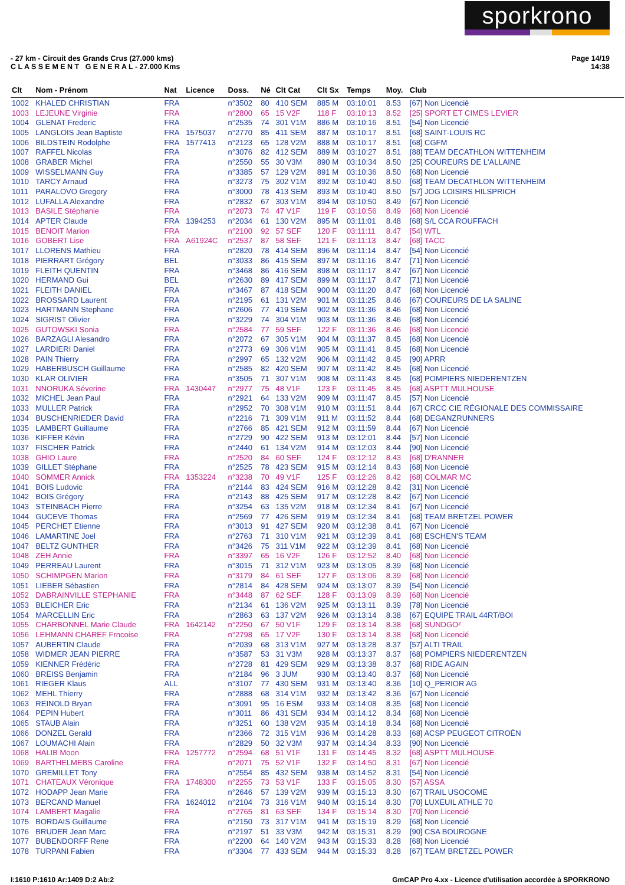sporkrono
- 27 km - Circuit des Grands Crus (27.000 kms)
C L A S S E M E N T G E N E R A L - 27.000 Kms
Page 14/19
14:38
| Clt | Nom - Prénom | Nat | Licence | Doss. | Né | Clt Cat | Clt Sx | Temps | Moy. | Club |
| --- | --- | --- | --- | --- | --- | --- | --- | --- | --- | --- |
| 1002 | KHALED CHRISTIAN | FRA | | n°3502 | 80 | 410 SEM | 885 M | 03:10:01 | 8.53 | [67] Non Licencié |
| 1003 | LEJEUNE Virginie | FRA | | n°2800 | 65 | 15 V2F | 118 F | 03:10:13 | 8.52 | [25] SPORT ET CIMES LEVIER |
| 1004 | GLENAT Frederic | FRA | | n°2535 | 74 | 301 V1M | 886 M | 03:10:16 | 8.51 | [54] Non Licencié |
| 1005 | LANGLOIS Jean Baptiste | FRA | 1575037 | n°2770 | 85 | 411 SEM | 887 M | 03:10:17 | 8.51 | [68] SAINT-LOUIS RC |
| 1006 | BILDSTEIN Rodolphe | FRA | 1577413 | n°2123 | 65 | 128 V2M | 888 M | 03:10:17 | 8.51 | [68] CGFM |
| 1007 | RAFFEL Nicolas | FRA | | n°3076 | 82 | 412 SEM | 889 M | 03:10:27 | 8.51 | [88] TEAM DECATHLON WITTENHEIM |
| 1008 | GRABER Michel | FRA | | n°2550 | 55 | 30 V3M | 890 M | 03:10:34 | 8.50 | [25] COUREURS DE L'ALLAINE |
| 1009 | WISSELMANN Guy | FRA | | n°3385 | 57 | 129 V2M | 891 M | 03:10:36 | 8.50 | [68] Non Licencié |
| 1010 | TARCY Arnaud | FRA | | n°3273 | 75 | 302 V1M | 892 M | 03:10:40 | 8.50 | [68] TEAM DECATHLON WITTENHEIM |
| 1011 | PARALOVO Gregory | FRA | | n°3000 | 78 | 413 SEM | 893 M | 03:10:40 | 8.50 | [57] JOG LOISIRS HILSPRICH |
| 1012 | LUFALLA Alexandre | FRA | | n°2832 | 67 | 303 V1M | 894 M | 03:10:50 | 8.49 | [67] Non Licencié |
| 1013 | BASILE Stéphanie | FRA | | n°2073 | 74 | 47 V1F | 119 F | 03:10:56 | 8.49 | [68] Non Licencié |
| 1014 | APTER Claude | FRA | 1394253 | n°2034 | 61 | 130 V2M | 895 M | 03:11:01 | 8.48 | [68] S/L CCA ROUFFACH |
| 1015 | BENOIT Marion | FRA | | n°2100 | 92 | 57 SEF | 120 F | 03:11:11 | 8.47 | [54] WTL |
| 1016 | GOBERT Lise | FRA | A61924C | n°2537 | 87 | 58 SEF | 121 F | 03:11:13 | 8.47 | [68] TACC |
| 1017 | LLORENS Mathieu | FRA | | n°2820 | 78 | 414 SEM | 896 M | 03:11:14 | 8.47 | [54] Non Licencié |
| 1018 | PIERRART Grégory | BEL | | n°3033 | 86 | 415 SEM | 897 M | 03:11:16 | 8.47 | [71] Non Licencié |
| 1019 | FLEITH QUENTIN | FRA | | n°3468 | 86 | 416 SEM | 898 M | 03:11:17 | 8.47 | [67] Non Licencié |
| 1020 | HERMAND Gui | BEL | | n°2630 | 89 | 417 SEM | 899 M | 03:11:17 | 8.47 | [71] Non Licencié |
| 1021 | FLEITH DANIEL | FRA | | n°3467 | 87 | 418 SEM | 900 M | 03:11:20 | 8.47 | [68] Non Licencié |
| 1022 | BROSSARD Laurent | FRA | | n°2195 | 61 | 131 V2M | 901 M | 03:11:25 | 8.46 | [67] COUREURS DE LA SALINE |
| 1023 | HARTMANN Stephane | FRA | | n°2606 | 77 | 419 SEM | 902 M | 03:11:36 | 8.46 | [68] Non Licencié |
| 1024 | SIGRIST Olivier | FRA | | n°3229 | 74 | 304 V1M | 903 M | 03:11:36 | 8.46 | [68] Non Licencié |
| 1025 | GUTOWSKI Sonia | FRA | | n°2584 | 77 | 59 SEF | 122 F | 03:11:36 | 8.46 | [68] Non Licencié |
| 1026 | BARZAGLI Alesandro | FRA | | n°2072 | 67 | 305 V1M | 904 M | 03:11:37 | 8.45 | [68] Non Licencié |
| 1027 | LARDIERI Daniel | FRA | | n°2773 | 69 | 306 V1M | 905 M | 03:11:41 | 8.45 | [68] Non Licencié |
| 1028 | PAIN Thierry | FRA | | n°2997 | 65 | 132 V2M | 906 M | 03:11:42 | 8.45 | [90] APRR |
| 1029 | HABERBUSCH Guillaume | FRA | | n°2585 | 82 | 420 SEM | 907 M | 03:11:42 | 8.45 | [68] Non Licencié |
| 1030 | KLAR OLIVIER | FRA | | n°3505 | 71 | 307 V1M | 908 M | 03:11:43 | 8.45 | [68] POMPIERS NIEDERENTZEN |
| 1031 | NNORUKA Séverine | FRA | 1430447 | n°2977 | 75 | 48 V1F | 123 F | 03:11:45 | 8.45 | [68] ASPTT MULHOUSE |
| 1032 | MICHEL Jean Paul | FRA | | n°2921 | 64 | 133 V2M | 909 M | 03:11:47 | 8.45 | [57] Non Licencié |
| 1033 | MULLER Patrick | FRA | | n°2952 | 70 | 308 V1M | 910 M | 03:11:51 | 8.44 | [67] CRCC CIE RÉGIONALE DES COMMISSAIRE |
| 1034 | BUSCHENRIEDER David | FRA | | n°2216 | 71 | 309 V1M | 911 M | 03:11:52 | 8.44 | [68] DEGANZRUNNERS |
| 1035 | LAMBERT Guillaume | FRA | | n°2766 | 85 | 421 SEM | 912 M | 03:11:59 | 8.44 | [67] Non Licencié |
| 1036 | KIFFER Kévin | FRA | | n°2729 | 90 | 422 SEM | 913 M | 03:12:01 | 8.44 | [57] Non Licencié |
| 1037 | FISCHER Patrick | FRA | | n°2440 | 61 | 134 V2M | 914 M | 03:12:03 | 8.44 | [90] Non Licencié |
| 1038 | GHIO Laure | FRA | | n°2520 | 84 | 60 SEF | 124 F | 03:12:12 | 8.43 | [68] D'RANNER |
| 1039 | GILLET Stéphane | FRA | | n°2525 | 78 | 423 SEM | 915 M | 03:12:14 | 8.43 | [68] Non Licencié |
| 1040 | SOMMER Annick | FRA | 1353224 | n°3238 | 70 | 49 V1F | 125 F | 03:12:26 | 8.42 | [68] COLMAR MC |
| 1041 | BOIS Ludovic | FRA | | n°2144 | 83 | 424 SEM | 916 M | 03:12:28 | 8.42 | [31] Non Licencié |
| 1042 | BOIS Grégory | FRA | | n°2143 | 88 | 425 SEM | 917 M | 03:12:28 | 8.42 | [67] Non Licencié |
| 1043 | STEINBACH Pierre | FRA | | n°3254 | 63 | 135 V2M | 918 M | 03:12:34 | 8.41 | [67] Non Licencié |
| 1044 | GUCEVE Thomas | FRA | | n°2569 | 77 | 426 SEM | 919 M | 03:12:34 | 8.41 | [68] TEAM BRETZEL POWER |
| 1045 | PERCHET Etienne | FRA | | n°3013 | 91 | 427 SEM | 920 M | 03:12:38 | 8.41 | [67] Non Licencié |
| 1046 | LAMARTINE Joel | FRA | | n°2763 | 71 | 310 V1M | 921 M | 03:12:39 | 8.41 | [68] ESCHEN'S TEAM |
| 1047 | BELTZ GUNTHER | FRA | | n°3426 | 75 | 311 V1M | 922 M | 03:12:39 | 8.41 | [68] Non Licencié |
| 1048 | ZEH Annie | FRA | | n°3397 | 65 | 16 V2F | 126 F | 03:12:52 | 8.40 | [68] Non Licencié |
| 1049 | PERREAU Laurent | FRA | | n°3015 | 71 | 312 V1M | 923 M | 03:13:05 | 8.39 | [68] Non Licencié |
| 1050 | SCHIMPGEN Marion | FRA | | n°3179 | 84 | 61 SEF | 127 F | 03:13:06 | 8.39 | [68] Non Licencié |
| 1051 | LIEBER Sébastien | FRA | | n°2814 | 84 | 428 SEM | 924 M | 03:13:07 | 8.39 | [54] Non Licencié |
| 1052 | DABRAINVILLE STEPHANIE | FRA | | n°3448 | 87 | 62 SEF | 128 F | 03:13:09 | 8.39 | [68] Non Licencié |
| 1053 | BLEICHER Eric | FRA | | n°2134 | 61 | 136 V2M | 925 M | 03:13:11 | 8.39 | [78] Non Licencié |
| 1054 | MARCELLIN Eric | FRA | | n°2863 | 63 | 137 V2M | 926 M | 03:13:14 | 8.38 | [67] EQUIPE TRAIL 44RT/BOI |
| 1055 | CHARBONNEL Marie Claude | FRA | 1642142 | n°2250 | 67 | 50 V1F | 129 F | 03:13:14 | 8.38 | [68] SUNDGO² |
| 1056 | LEHMANN CHAREF Frncoise | FRA | | n°2798 | 65 | 17 V2F | 130 F | 03:13:14 | 8.38 | [68] Non Licencié |
| 1057 | AUBERTIN Claude | FRA | | n°2039 | 68 | 313 V1M | 927 M | 03:13:28 | 8.37 | [57] ALTI TRAIL |
| 1058 | WIDMER JEAN PIERRE | FRA | | n°3587 | 53 | 31 V3M | 928 M | 03:13:37 | 8.37 | [68] POMPIERS NIEDERENTZEN |
| 1059 | KIENNER Frédéric | FRA | | n°2728 | 81 | 429 SEM | 929 M | 03:13:38 | 8.37 | [68] RIDE AGAIN |
| 1060 | BREISS Benjamin | FRA | | n°2184 | 96 | 3 JUM | 930 M | 03:13:40 | 8.37 | [68] Non Licencié |
| 1061 | RIEGER Klaus | ALL | | n°3107 | 77 | 430 SEM | 931 M | 03:13:40 | 8.36 | [10] Q_PERIOR AG |
| 1062 | MEHL Thierry | FRA | | n°2888 | 68 | 314 V1M | 932 M | 03:13:42 | 8.36 | [67] Non Licencié |
| 1063 | REINOLD Bryan | FRA | | n°3091 | 95 | 16 ESM | 933 M | 03:14:08 | 8.35 | [68] Non Licencié |
| 1064 | PEPIN Hubert | FRA | | n°3011 | 86 | 431 SEM | 934 M | 03:14:12 | 8.34 | [68] Non Licencié |
| 1065 | STAUB Alain | FRA | | n°3251 | 60 | 138 V2M | 935 M | 03:14:18 | 8.34 | [68] Non Licencié |
| 1066 | DONZEL Gerald | FRA | | n°2366 | 72 | 315 V1M | 936 M | 03:14:28 | 8.33 | [68] ACSP PEUGEOT CITROËN |
| 1067 | LOUMACHI Alain | FRA | | n°2829 | 50 | 32 V3M | 937 M | 03:14:34 | 8.33 | [90] Non Licencié |
| 1068 | HALIB Moon | FRA | 1257772 | n°2594 | 68 | 51 V1F | 131 F | 03:14:45 | 8.32 | [68] ASPTT MULHOUSE |
| 1069 | BARTHELMEBS Caroline | FRA | | n°2071 | 75 | 52 V1F | 132 F | 03:14:50 | 8.31 | [67] Non Licencié |
| 1070 | GREMILLET Tony | FRA | | n°2554 | 85 | 432 SEM | 938 M | 03:14:52 | 8.31 | [54] Non Licencié |
| 1071 | CHATEAUX Véronique | FRA | 1748300 | n°2255 | 73 | 53 V1F | 133 F | 03:15:05 | 8.30 | [57] ASSA |
| 1072 | HODAPP Jean Marie | FRA | | n°2646 | 57 | 139 V2M | 939 M | 03:15:13 | 8.30 | [67] TRAIL USOCOME |
| 1073 | BERCAND Manuel | FRA | 1624012 | n°2104 | 73 | 316 V1M | 940 M | 03:15:14 | 8.30 | [70] LUXEUIL ATHLE 70 |
| 1074 | LAMBERT Magalie | FRA | | n°2765 | 81 | 63 SEF | 134 F | 03:15:14 | 8.30 | [70] Non Licencié |
| 1075 | BORDAIS Guillaume | FRA | | n°2150 | 73 | 317 V1M | 941 M | 03:15:19 | 8.29 | [68] Non Licencié |
| 1076 | BRUDER Jean Marc | FRA | | n°2197 | 51 | 33 V3M | 942 M | 03:15:31 | 8.29 | [90] CSA BOUROGNE |
| 1077 | BUBENDORFF Rene | FRA | | n°2200 | 64 | 140 V2M | 943 M | 03:15:33 | 8.28 | [68] Non Licencié |
| 1078 | TURPANI Fabien | FRA | | n°3304 | 77 | 433 SEM | 944 M | 03:15:33 | 8.28 | [67] TEAM BRETZEL POWER |
I:1610 P:1610 Ar:1409 D:2 Ab:2 GmCAP Pro 4.xx - Licence d'utilisation accordée à SPORKRONO